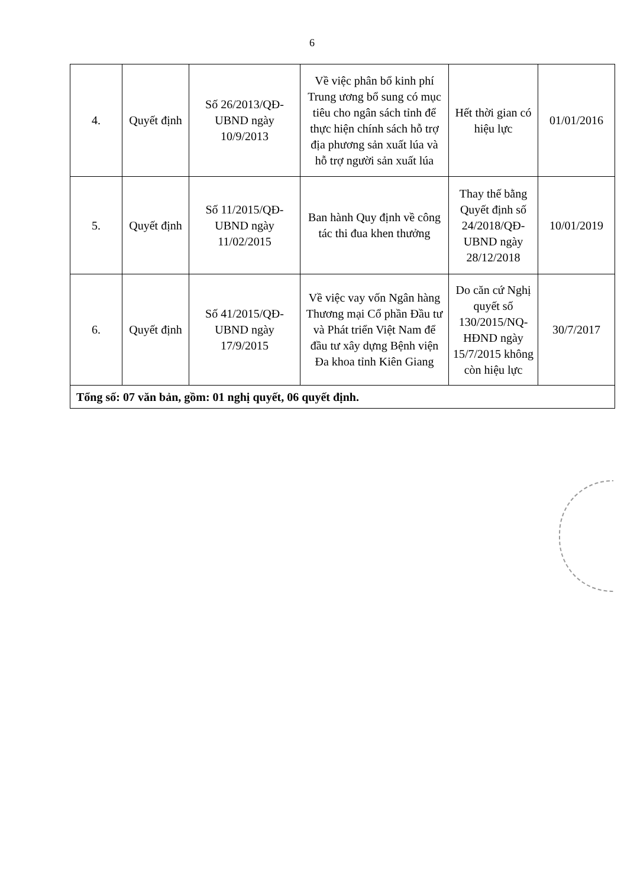6
| 4. | Quyết định | Số 26/2013/QĐ-UBND ngày 10/9/2013 | Về việc phân bổ kinh phí Trung ương bổ sung có mục tiêu cho ngân sách tỉnh để thực hiện chính sách hỗ trợ địa phương sản xuất lúa và hỗ trợ người sản xuất lúa | Hết thời gian có hiệu lực | 01/01/2016 |
| 5. | Quyết định | Số 11/2015/QĐ-UBND ngày 11/02/2015 | Ban hành Quy định về công tác thi đua khen thưởng | Thay thế bằng Quyết định số 24/2018/QĐ-UBND ngày 28/12/2018 | 10/01/2019 |
| 6. | Quyết định | Số 41/2015/QĐ-UBND ngày 17/9/2015 | Về việc vay vốn Ngân hàng Thương mại Cổ phần Đầu tư và Phát triển Việt Nam để đầu tư xây dựng Bệnh viện Đa khoa tỉnh Kiên Giang | Do căn cứ Nghị quyết số 130/2015/NQ-HĐND ngày 15/7/2015 không còn hiệu lực | 30/7/2017 |
| Tổng số: 07 văn bản, gồm: 01 nghị quyết, 06 quyết định. | | | | | |